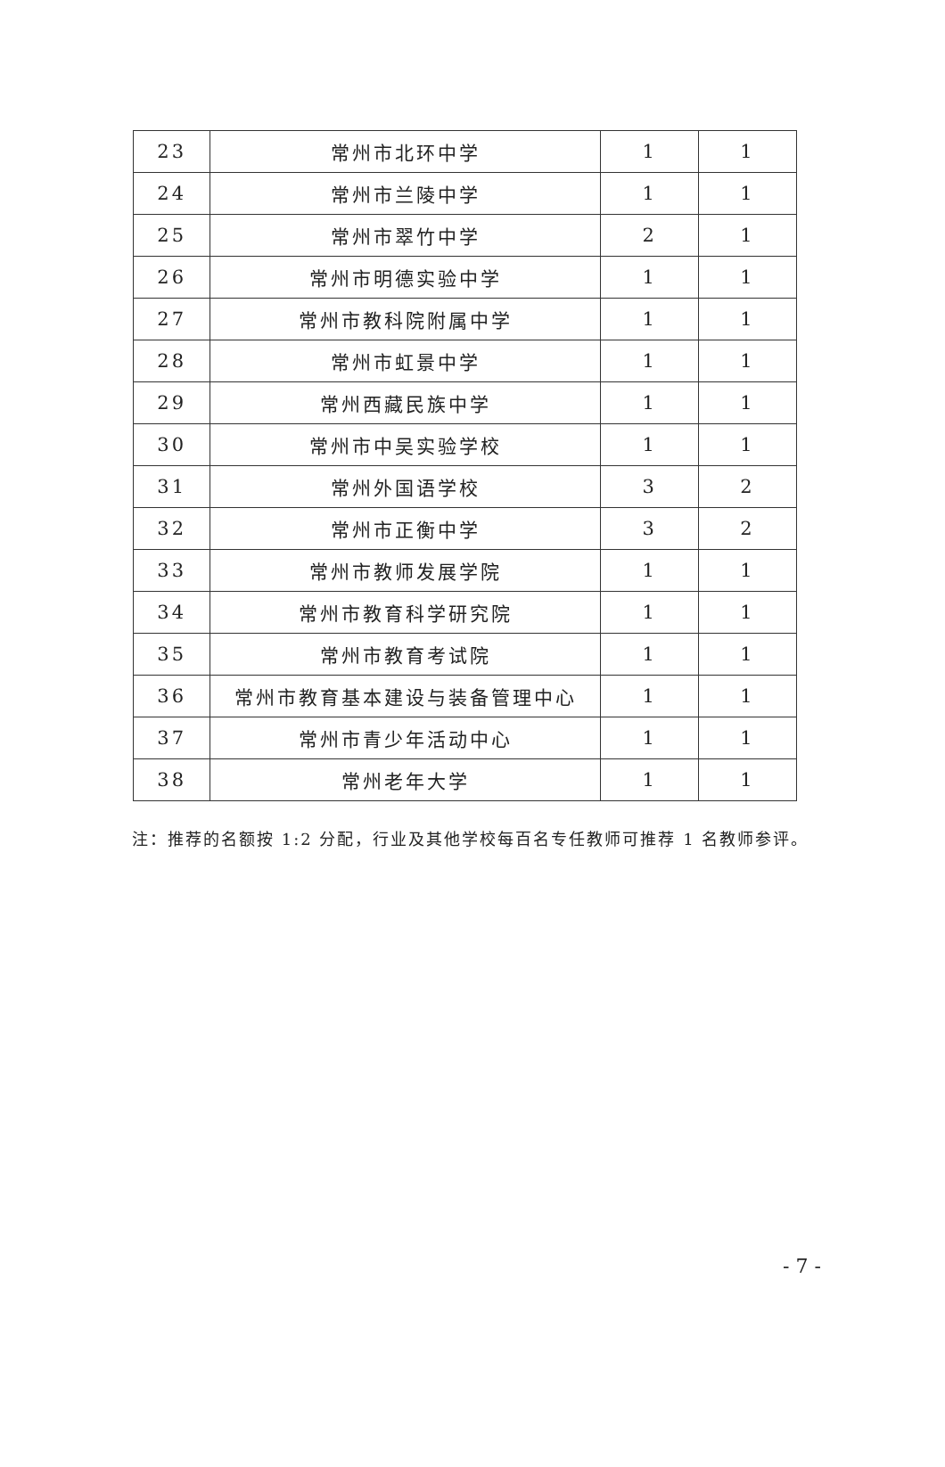| 23 | 常州市北环中学 | 1 | 1 |
| 24 | 常州市兰陵中学 | 1 | 1 |
| 25 | 常州市翠竹中学 | 2 | 1 |
| 26 | 常州市明德实验中学 | 1 | 1 |
| 27 | 常州市教科院附属中学 | 1 | 1 |
| 28 | 常州市虹景中学 | 1 | 1 |
| 29 | 常州西藏民族中学 | 1 | 1 |
| 30 | 常州市中吴实验学校 | 1 | 1 |
| 31 | 常州外国语学校 | 3 | 2 |
| 32 | 常州市正衡中学 | 3 | 2 |
| 33 | 常州市教师发展学院 | 1 | 1 |
| 34 | 常州市教育科学研究院 | 1 | 1 |
| 35 | 常州市教育考试院 | 1 | 1 |
| 36 | 常州市教育基本建设与装备管理中心 | 1 | 1 |
| 37 | 常州市青少年活动中心 | 1 | 1 |
| 38 | 常州老年大学 | 1 | 1 |
注：推荐的名额按 1:2 分配，行业及其他学校每百名专任教师可推荐 1 名教师参评。
- 7 -